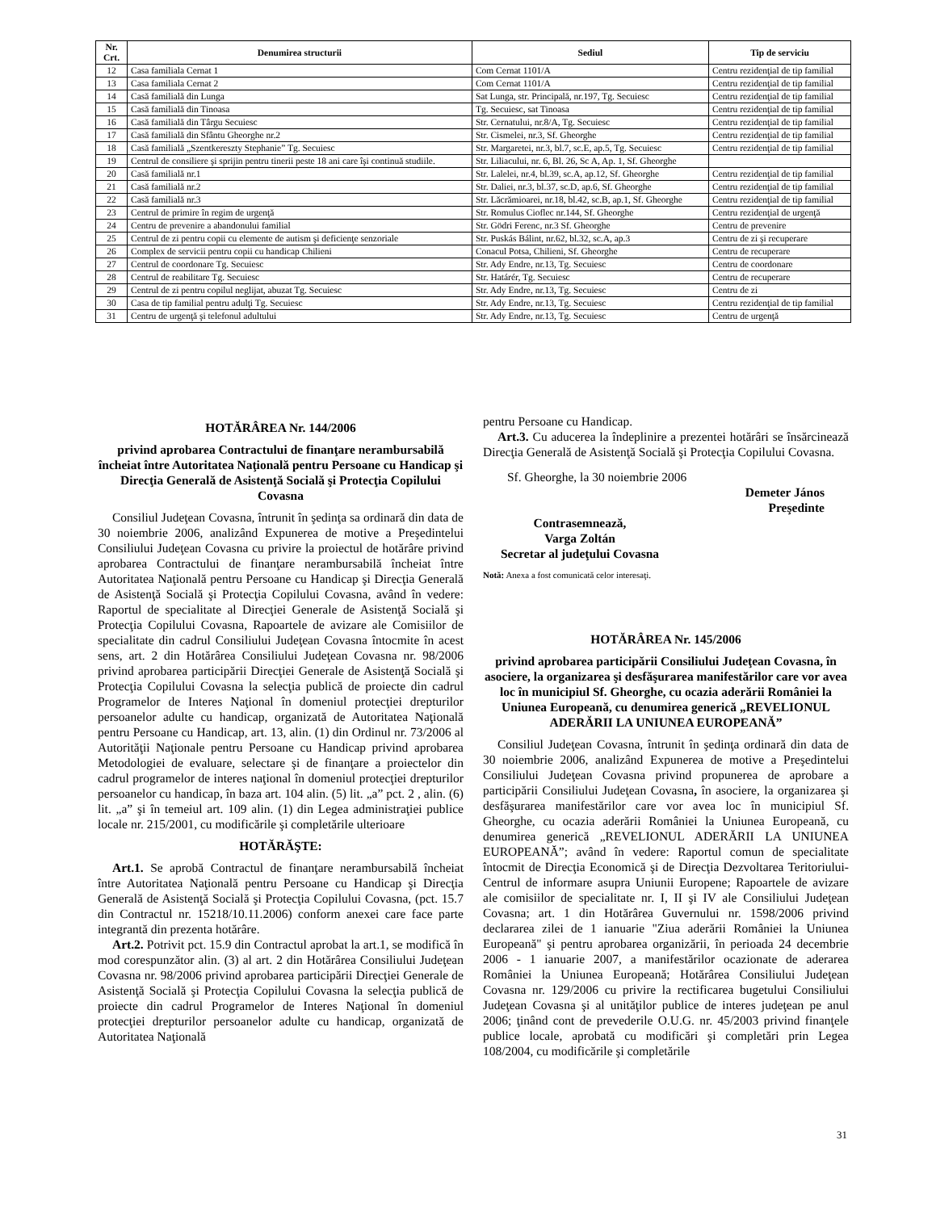| Nr. Crt. | Denumirea structurii | Sediul | Tip de serviciu |
| --- | --- | --- | --- |
| 12 | Casa familiala Cernat 1 | Com Cernat 1101/A | Centru rezidenţial de tip familial |
| 13 | Casa familiala Cernat 2 | Com Cernat 1101/A | Centru rezidenţial de tip familial |
| 14 | Casă familială din Lunga | Sat Lunga, str. Principală, nr.197, Tg. Secuiesc | Centru rezidenţial de tip familial |
| 15 | Casă familială din Tinoasa | Tg. Secuiesc, sat Tinoasa | Centru rezidenţial de tip familial |
| 16 | Casă familială din Târgu Secuiesc | Str. Cernatului, nr.8/A, Tg. Secuiesc | Centru rezidenţial de tip familial |
| 17 | Casă familială din Sfântu Gheorghe nr.2 | Str. Cismelei, nr.3, Sf. Gheorghe | Centru rezidenţial de tip familial |
| 18 | Casă familială „Szentkereszty Stephanie” Tg. Secuiesc | Str. Margaretei, nr.3, bl.7, sc.E, ap.5, Tg. Secuiesc | Centru rezidenţial de tip familial |
| 19 | Centrul de consiliere şi sprijin pentru tinerii peste 18 ani care îşi continuă studiile. | Str. Liliacului, nr. 6, Bl. 26, Sc A, Ap. 1, Sf. Gheorghe | |
| 20 | Casă familială nr.1 | Str. Lalelei, nr.4, bl.39, sc.A, ap.12, Sf. Gheorghe | Centru rezidenţial de tip familial |
| 21 | Casă familială nr.2 | Str. Daliei, nr.3, bl.37, sc.D, ap.6, Sf. Gheorghe | Centru rezidenţial de tip familial |
| 22 | Casă familială nr.3 | Str. Lăcrămioarei, nr.18, bl.42, sc.B, ap.1, Sf. Gheorghe | Centru rezidenţial de tip familial |
| 23 | Centrul de primire în regim de urgenţă | Str. Romulus Cioflec nr.144, Sf. Gheorghe | Centru rezidenţial de urgenţă |
| 24 | Centru de prevenire a abandonului familial | Str. Gödri Ferenc, nr.3 Sf. Gheorghe | Centru de prevenire |
| 25 | Centrul de zi pentru copii cu elemente de autism şi deficienţe senzoriale | Str. Puskás Bálint, nr.62, bl.32, sc.A, ap.3 | Centru de zi şi recuperare |
| 26 | Complex de servicii pentru copii cu handicap Chilieni | Conacul Potsa, Chilieni, Sf. Gheorghe | Centru de recuperare |
| 27 | Centrul de coordonare Tg. Secuiesc | Str. Ady Endre, nr.13, Tg. Secuiesc | Centru de coordonare |
| 28 | Centrul de reabilitare Tg. Secuiesc | Str. Határér, Tg. Secuiesc | Centru de recuperare |
| 29 | Centrul de zi pentru copilul neglijat, abuzat Tg. Secuiesc | Str. Ady Endre, nr.13, Tg. Secuiesc | Centru de zi |
| 30 | Casa de tip familial pentru adulţi Tg. Secuiesc | Str. Ady Endre, nr.13, Tg. Secuiesc | Centru rezidenţial de tip familial |
| 31 | Centru de urgenţă şi telefonul adultului | Str. Ady Endre, nr.13, Tg. Secuiesc | Centru de urgenţă |
HOTĂRÂREA Nr. 144/2006
privind aprobarea Contractului de finanţare nerambursabilă încheiat între Autoritatea Naţională pentru Persoane cu Handicap şi Direcţia Generală de Asistenţă Socială şi Protecţia Copilului Covasna
Consiliul Judeţean Covasna, întrunit în şedinţa sa ordinară din data de 30 noiembrie 2006, analizând Expunerea de motive a Preşedintelui Consiliului Judeţean Covasna cu privire la proiectul de hotărâre privind aprobarea Contractului de finanţare nerambursabilă încheiat între Autoritatea Naţională pentru Persoane cu Handicap şi Direcţia Generală de Asistenţă Socială şi Protecţia Copilului Covasna, având în vedere: Raportul de specialitate al Direcţiei Generale de Asistenţă Socială şi Protecţia Copilului Covasna, Rapoartele de avizare ale Comisiilor de specialitate din cadrul Consiliului Judeţean Covasna întocmite în acest sens, art. 2 din Hotărârea Consiliului Judeţean Covasna nr. 98/2006 privind aprobarea participării Direcţiei Generale de Asistenţă Socială şi Protecţia Copilului Covasna la selecţia publică de proiecte din cadrul Programelor de Interes Naţional în domeniul protecţiei drepturilor persoanelor adulte cu handicap, organizată de Autoritatea Naţională pentru Persoane cu Handicap, art. 13, alin. (1) din Ordinul nr. 73/2006 al Autorităţii Naţionale pentru Persoane cu Handicap privind aprobarea Metodologiei de evaluare, selectare şi de finanţare a proiectelor din cadrul programelor de interes naţional în domeniul protecţiei drepturilor persoanelor cu handicap, în baza art. 104 alin. (5) lit. „a” pct. 2 , alin. (6) lit. „a” şi în temeiul art. 109 alin. (1) din Legea administraţiei publice locale nr. 215/2001, cu modificările şi completările ulterioare
HOTĂRĂŞTE:
Art.1. Se aprobă Contractul de finanţare nerambursabilă încheiat între Autoritatea Naţională pentru Persoane cu Handicap şi Direcţia Generală de Asistenţă Socială şi Protecţia Copilului Covasna, (pct. 15.7 din Contractul nr. 15218/10.11.2006) conform anexei care face parte integrantă din prezenta hotărâre.
Art.2. Potrivit pct. 15.9 din Contractul aprobat la art.1, se modifică în mod corespunzător alin. (3) al art. 2 din Hotărârea Consiliului Judeţean Covasna nr. 98/2006 privind aprobarea participării Direcţiei Generale de Asistenţă Socială şi Protecţia Copilului Covasna la selecţia publică de proiecte din cadrul Programelor de Interes Naţional în domeniul protecţiei drepturilor persoanelor adulte cu handicap, organizată de Autoritatea Naţională
pentru Persoane cu Handicap.
Art.3. Cu aducerea la îndeplinire a prezentei hotărâri se însărcinează Direcţia Generală de Asistenţă Socială şi Protecţia Copilului Covasna.
Sf. Gheorghe, la 30 noiembrie 2006
Demeter János
Preşedinte
Contrasemnează,
Varga Zoltán
Secretar al judeţului Covasna
Notă: Anexa a fost comunicată celor interesaţi.
HOTĂRÂREA Nr. 145/2006
privind aprobarea participării Consiliului Judeţean Covasna, în asociere, la organizarea şi desfăşurarea manifestărilor care vor avea loc în municipiul Sf. Gheorghe, cu ocazia aderării României la Uniunea Europeană, cu denumirea generică „REVELIONUL ADERĂRII LA UNIUNEA EUROPEANĂ”
Consiliul Judeţean Covasna, întrunit în şedinţa ordinară din data de 30 noiembrie 2006, analizând Expunerea de motive a Preşedintelui Consiliului Judeţean Covasna privind propunerea de aprobare a participării Consiliului Judeţean Covasna, în asociere, la organizarea şi desfăşurarea manifestărilor care vor avea loc în municipiul Sf. Gheorghe, cu ocazia aderării României la Uniunea Europeană, cu denumirea generică „REVELIONUL ADERĂRII LA UNIUNEA EUROPEANĂ”; având în vedere: Raportul comun de specialitate întocmit de Direcţia Economică şi de Direcţia Dezvoltarea Teritoriului-Centrul de informare asupra Uniunii Europene; Rapoartele de avizare ale comisiilor de specialitate nr. I, II şi IV ale Consiliului Judeţean Covasna; art. 1 din Hotărârea Guvernului nr. 1598/2006 privind declararea zilei de 1 ianuarie "Ziua aderării României la Uniunea Europeană" şi pentru aprobarea organizării, în perioada 24 decembrie 2006 - 1 ianuarie 2007, a manifestărilor ocazionate de aderarea României la Uniunea Europeană; Hotărârea Consiliului Judeţean Covasna nr. 129/2006 cu privire la rectificarea bugetului Consiliului Judeţean Covasna şi al unităţilor publice de interes judeţean pe anul 2006; ţinând cont de prevederile O.U.G. nr. 45/2003 privind finanţele publice locale, aprobată cu modificări şi completări prin Legea 108/2004, cu modificările şi completările
31